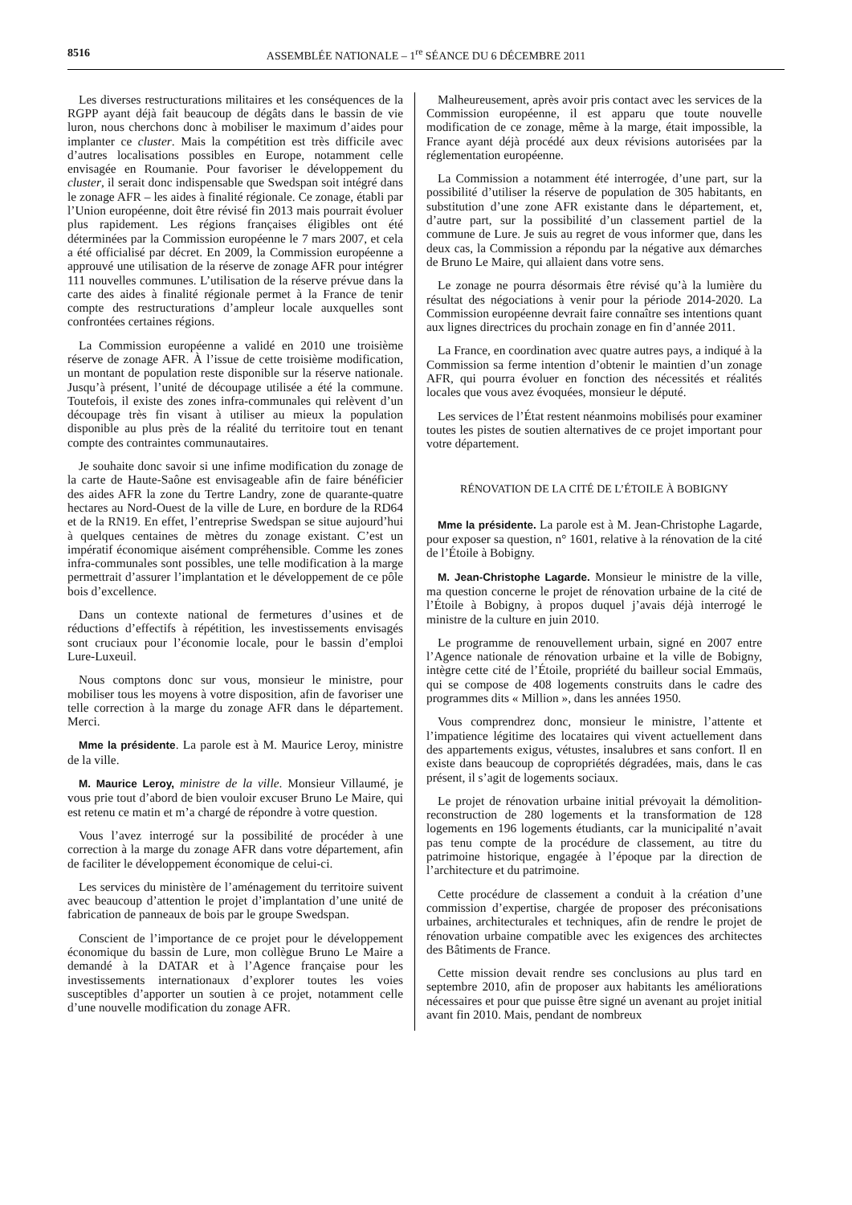8516 ASSEMBLÉE NATIONALE – 1<sup>re</sup> SÉANCE DU 6 DÉCEMBRE 2011
Les diverses restructurations militaires et les conséquences de la RGPP ayant déjà fait beaucoup de dégâts dans le bassin de vie luron, nous cherchons donc à mobiliser le maximum d’aides pour implanter ce cluster. Mais la compétition est très difficile avec d’autres localisations possibles en Europe, notamment celle envisagée en Roumanie. Pour favoriser le développement du cluster, il serait donc indispensable que Swedspan soit intégré dans le zonage AFR – les aides à finalité régionale. Ce zonage, établi par l’Union européenne, doit être révisé fin 2013 mais pourrait évoluer plus rapidement. Les régions françaises éligibles ont été déterminées par la Commission européenne le 7 mars 2007, et cela a été officialisé par décret. En 2009, la Commission européenne a approuvé une utilisation de la réserve de zonage AFR pour intégrer 111 nouvelles communes. L’utilisation de la réserve prévue dans la carte des aides à finalité régionale permet à la France de tenir compte des restructurations d’ampleur locale auxquelles sont confrontées certaines régions.
La Commission européenne a validé en 2010 une troisième réserve de zonage AFR. À l’issue de cette troisième modification, un montant de population reste disponible sur la réserve nationale. Jusqu’à présent, l’unité de découpage utilisée a été la commune. Toutefois, il existe des zones infra-communales qui relèvent d’un découpage très fin visant à utiliser au mieux la population disponible au plus près de la réalité du territoire tout en tenant compte des contraintes communautaires.
Je souhaite donc savoir si une infime modification du zonage de la carte de Haute-Saône est envisageable afin de faire bénéficier des aides AFR la zone du Tertre Landry, zone de quarante-quatre hectares au Nord-Ouest de la ville de Lure, en bordure de la RD64 et de la RN19. En effet, l’entreprise Swedspan se situe aujourd’hui à quelques centaines de mètres du zonage existant. C’est un impératif économique aisément compréhensible. Comme les zones infra-communales sont possibles, une telle modification à la marge permettrait d’assurer l’implantation et le développement de ce pôle bois d’excellence.
Dans un contexte national de fermetures d’usines et de réductions d’effectifs à répétition, les investissements envisagés sont cruciaux pour l’économie locale, pour le bassin d’emploi Lure-Luxeuil.
Nous comptons donc sur vous, monsieur le ministre, pour mobiliser tous les moyens à votre disposition, afin de favoriser une telle correction à la marge du zonage AFR dans le département. Merci.
Mme la présidente. La parole est à M. Maurice Leroy, ministre de la ville.
M. Maurice Leroy, ministre de la ville. Monsieur Villaumé, je vous prie tout d’abord de bien vouloir excuser Bruno Le Maire, qui est retenu ce matin et m’a chargé de répondre à votre question.
Vous l’avez interrogé sur la possibilité de procéder à une correction à la marge du zonage AFR dans votre département, afin de faciliter le développement économique de celui-ci.
Les services du ministère de l’aménagement du territoire suivent avec beaucoup d’attention le projet d’implantation d’une unité de fabrication de panneaux de bois par le groupe Swedspan.
Conscient de l’importance de ce projet pour le développement économique du bassin de Lure, mon collègue Bruno Le Maire a demandé à la DATAR et à l’Agence française pour les investissements internationaux d’explorer toutes les voies susceptibles d’apporter un soutien à ce projet, notamment celle d’une nouvelle modification du zonage AFR.
Malheureusement, après avoir pris contact avec les services de la Commission européenne, il est apparu que toute nouvelle modification de ce zonage, même à la marge, était impossible, la France ayant déjà procédé aux deux révisions autorisées par la réglementation européenne.
La Commission a notamment été interrogée, d’une part, sur la possibilité d’utiliser la réserve de population de 305 habitants, en substitution d’une zone AFR existante dans le département, et, d’autre part, sur la possibilité d’un classement partiel de la commune de Lure. Je suis au regret de vous informer que, dans les deux cas, la Commission a répondu par la négative aux démarches de Bruno Le Maire, qui allaient dans votre sens.
Le zonage ne pourra désormais être révisé qu’à la lumière du résultat des négociations à venir pour la période 2014-2020. La Commission européenne devrait faire connaître ses intentions quant aux lignes directrices du prochain zonage en fin d’année 2011.
La France, en coordination avec quatre autres pays, a indiqué à la Commission sa ferme intention d’obtenir le maintien d’un zonage AFR, qui pourra évoluer en fonction des nécessités et réalités locales que vous avez évoquées, monsieur le député.
Les services de l’État restent néanmoins mobilisés pour examiner toutes les pistes de soutien alternatives de ce projet important pour votre département.
RÉNOVATION DE LA CITÉ DE L’ÉTOILE À BOBIGNY
Mme la présidente. La parole est à M. Jean-Christophe Lagarde, pour exposer sa question, n° 1601, relative à la rénovation de la cité de l’Étoile à Bobigny.
M. Jean-Christophe Lagarde. Monsieur le ministre de la ville, ma question concerne le projet de rénovation urbaine de la cité de l’Étoile à Bobigny, à propos duquel j’avais déjà interrogé le ministre de la culture en juin 2010.
Le programme de renouvellement urbain, signé en 2007 entre l’Agence nationale de rénovation urbaine et la ville de Bobigny, intègre cette cité de l’Étoile, propriété du bailleur social Emmaüs, qui se compose de 408 logements construits dans le cadre des programmes dits « Million », dans les années 1950.
Vous comprendrez donc, monsieur le ministre, l’attente et l’impatience légitime des locataires qui vivent actuellement dans des appartements exigus, vétustes, insalubres et sans confort. Il en existe dans beaucoup de copropriétés dégradées, mais, dans le cas présent, il s’agit de logements sociaux.
Le projet de rénovation urbaine initial prévoyait la démolition-reconstruction de 280 logements et la transformation de 128 logements en 196 logements étudiants, car la municipalité n’avait pas tenu compte de la procédure de classement, au titre du patrimoine historique, engagée à l’époque par la direction de l’architecture et du patrimoine.
Cette procédure de classement a conduit à la création d’une commission d’expertise, chargée de proposer des préconisations urbaines, architecturales et techniques, afin de rendre le projet de rénovation urbaine compatible avec les exigences des architectes des Bâtiments de France.
Cette mission devait rendre ses conclusions au plus tard en septembre 2010, afin de proposer aux habitants les améliorations nécessaires et pour que puisse être signé un avenant au projet initial avant fin 2010. Mais, pendant de nombreux